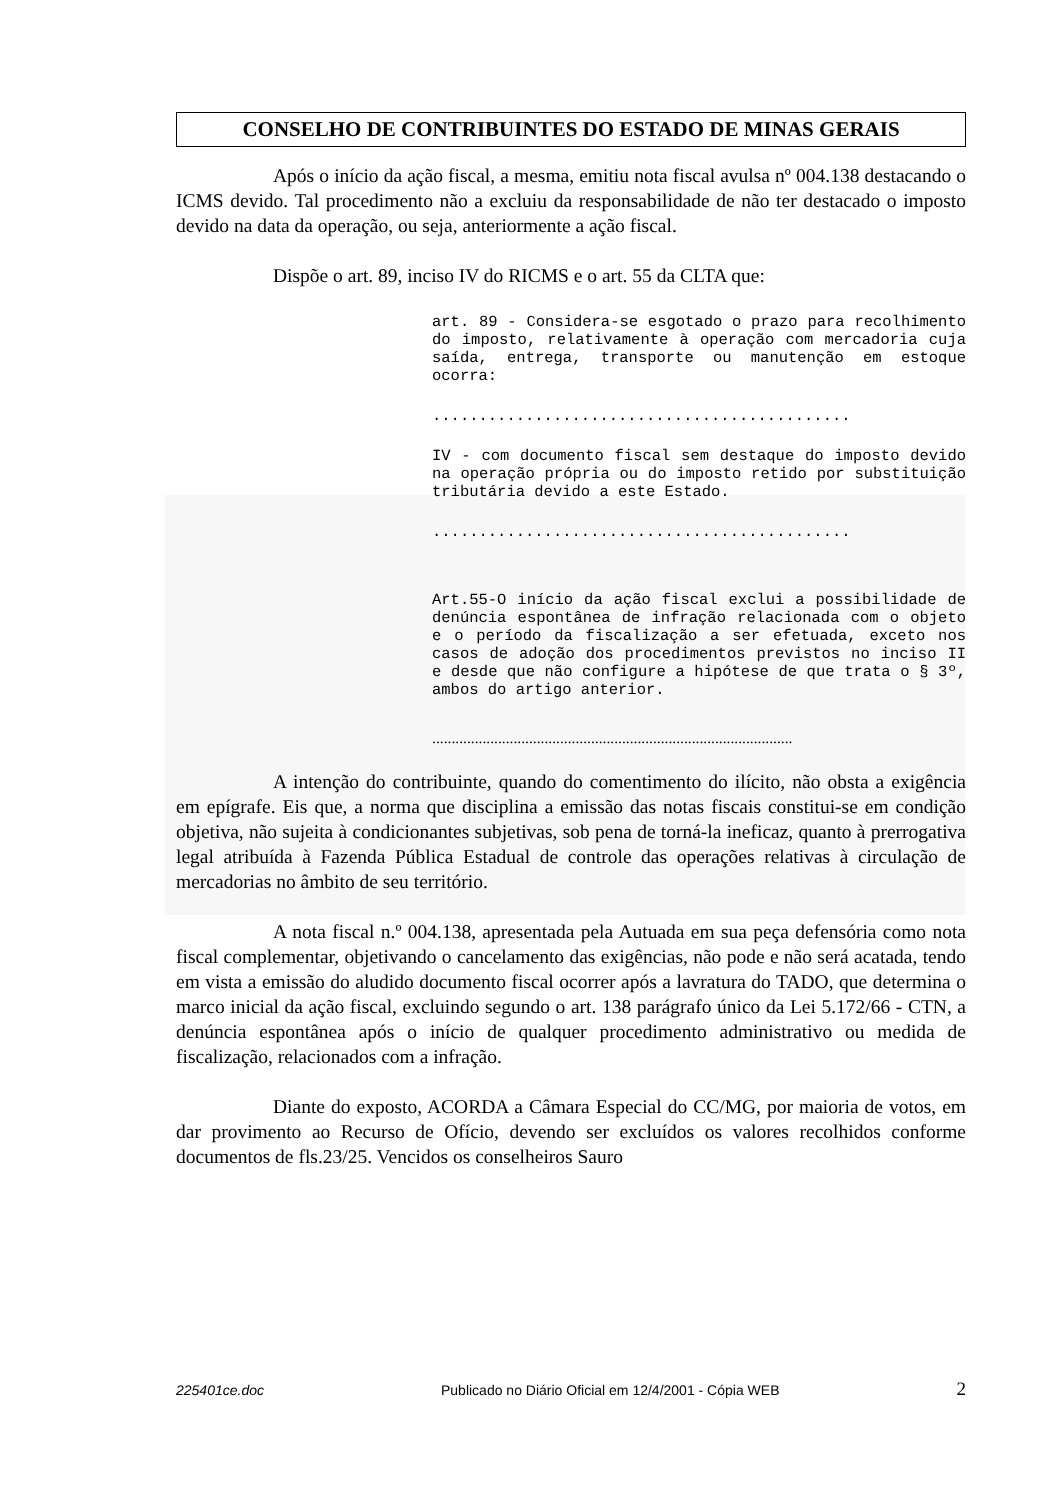CONSELHO DE CONTRIBUINTES DO ESTADO DE MINAS GERAIS
Após o início da ação fiscal, a mesma, emitiu nota fiscal avulsa nº 004.138 destacando o ICMS devido. Tal procedimento não a excluiu da responsabilidade de não ter destacado o imposto devido na data da operação, ou seja, anteriormente a ação fiscal.
Dispõe o art. 89, inciso IV do RICMS e o art. 55 da CLTA que:
art. 89 - Considera-se esgotado o prazo para recolhimento do imposto, relativamente à operação com mercadoria cuja saída, entrega, transporte ou manutenção em estoque ocorra:
.............................................
IV - com documento fiscal sem destaque do imposto devido na operação própria ou do imposto retido por substituição tributária devido a este Estado.
.............................................
Art.55-O início da ação fiscal exclui a possibilidade de denúncia espontânea de infração relacionada com o objeto e o período da fiscalização a ser efetuada, exceto nos casos de adoção dos procedimentos previstos no inciso II e desde que não configure a hipótese de que trata o § 3º, ambos do artigo anterior.
.............................................................................................
A intenção do contribuinte, quando do comentimento do ilícito, não obsta a exigência em epígrafe. Eis que, a norma que disciplina a emissão das notas fiscais constitui-se em condição objetiva, não sujeita à condicionantes subjetivas, sob pena de torná-la ineficaz, quanto à prerrogativa legal atribuída à Fazenda Pública Estadual de controle das operações relativas à circulação de mercadorias no âmbito de seu território.
A nota fiscal n.º 004.138, apresentada pela Autuada em sua peça defensória como nota fiscal complementar, objetivando o cancelamento das exigências, não pode e não será acatada, tendo em vista a emissão do aludido documento fiscal ocorrer após a lavratura do TADO, que determina o marco inicial da ação fiscal, excluindo segundo o art. 138 parágrafo único da Lei 5.172/66 - CTN, a denúncia espontânea após o início de qualquer procedimento administrativo ou medida de fiscalização, relacionados com a infração.
Diante do exposto, ACORDA a Câmara Especial do CC/MG, por maioria de votos, em dar provimento ao Recurso de Ofício, devendo ser excluídos os valores recolhidos conforme documentos de fls.23/25. Vencidos os conselheiros Sauro
225401ce.doc Publicado no Diário Oficial em 12/4/2001 - Cópia WEB 2